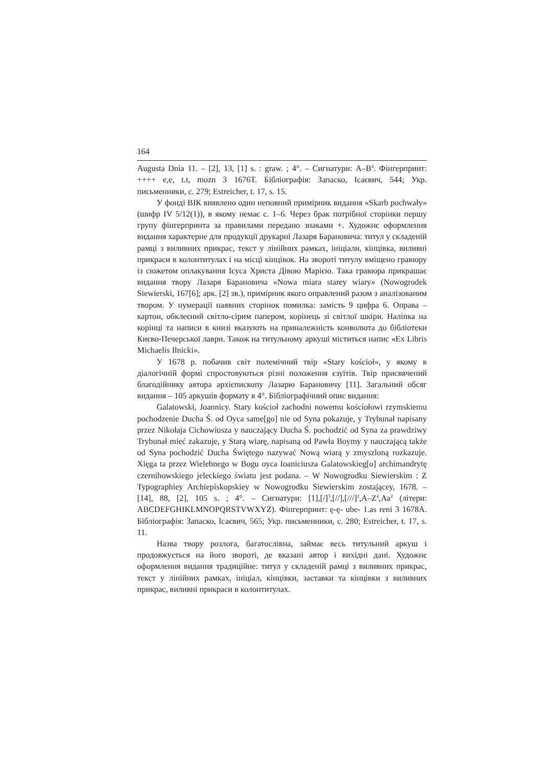164
Augusta Dnia 11. – [2], 13, [1] s. : graw. ; 4°. – Сигнатури: A–B<sup>4</sup>. Фінгерпринт: ++++ e,e, t.t, mozn 3 1676T. Бібліографія: Запаско, Ісаєвич, 544; Укр. письменники, с. 279; Estreicher, t. 17, s. 15.
У фонді ВІК виявлено один неповний примірник видання «Skarb pochwały» (шифр IV 5/12(1)), в якому немає с. 1–6. Через брак потрібної сторінки першу групу фінгерпринта за правилами передано знаками +. Художнє оформлення видання характерне для продукції друкарні Лазаря Барановича: титул у складеній рамці з виливних прикрас, текст у лінійних рамках, ініціали, кінцівка, виливні прикраси в колонтитулах і на місці кінцівок. На звороті титулу вміщено гравюру із сюжетом оплакування Ісуса Христа Дівою Марією. Така гравюра прикрашає видання твору Лазаря Барановича «Nowa miara starey wiary» (Nowogrodek Siewierski, 167[6]; арк. [2] зв.), примірник якого оправлений разом з аналізованим твором. У нумерації наявних сторінок помилка: замість 9 цифра 6. Оправа – картон, обклеєний світло-сірим папером, корінець зі світлої шкіри. Наліпка на корінці та написи в книзі вказують на приналежність конволюта до бібліотеки Києво-Печерської лаври. Також на титульному аркуші міститься напис «Ex Libris Michaelis Ilnicki».
У 1678 р. побачив світ полемічний твір «Stary kościoł», у якому в діалогічній формі спростовуються різні положення єзуїтів. Твір присвячений благодійнику автора архієпископу Лазарю Барановичу [11]. Загальний обсяг видання – 105 аркушів формату в 4°. Бібліографічний опис видання:
Galatowski, Joannicy. Stary kościoł zachodni nowemu kościołowi rzymskiemu pochodzenie Ducha Ś. od Oyca same[go] nie od Syna pokazuje, y Trybunał napisany przez Nikołaja Cichowiusza y nauczający Ducha Ś. pochodzić od Syna za prawdziwy Trybunał mieć zakazuje, y Starą wiarę, napisaną od Pawła Boymy y nauczającą także od Syna pochodzić Ducha Świętego nazywać Nową wiarą y zmyszloną rozkazuje. Xięga ta przez Wielebnego w Bogu oyca Ioaniciusza Galatowskieg[o] archimandrytę czernihowskiego jeleckiego światu jest podana. – W Nowogrodku Siewierskim : Z Typographiey Archiepiskopskiey w Nowogrodku Siewierskim zostającey, 1678. – [14], 88, [2], 105 s. ; 4°. – Сигнатури: [1],[/]<sup>3</sup>,[//],[///]<sup>2</sup>,A–Z<sup>4</sup>,Aa<sup>2</sup> (літери: ABCDEFGHIKLMNOPQRSTVWXYZ). Фінгерпринт: ę-ę- ube- 1.as reni 3 1678A. Бібліографія: Запаско, Ісаєвич, 565; Укр. письменники, с. 280; Estreicher, t. 17, s. 11.
Назва твору розлога, багатослівна, займає весь титульний аркуш і продовжується на його звороті, де вказані автор і вихідні дані. Художнє оформлення видання традиційне: титул у складеній рамці з виливних прикрас, текст у лінійних рамках, ініціал, кінцівки, заставки та кінцівки з виливних прикрас, виливні прикраси в колонтитулах.